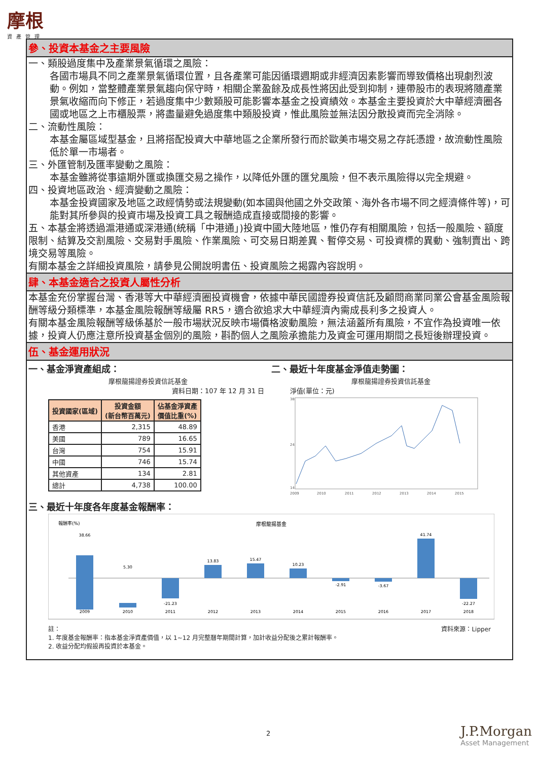摩根
資產管理
參、投資本基金之主要風險
一、類股過度集中及產業景氣循環之風險：
各國市場具不同之產業景氣循環位置，且各產業可能因循環週期或非經濟因素影響而導致價格出現劇烈波動。例如，當整體產業景氣趨向保守時，相關企業盈餘及成長性將因此受到抑制，連帶股市的表現將隨產業景氣收縮而向下修正，若過度集中少數類股可能影響本基金之投資績效。本基金主要投資於大中華經濟圈各國或地區之上市櫃股票，將盡量避免過度集中類股投資，惟此風險並無法因分散投資而完全消除。
二、流動性風險：
本基金屬區域型基金，且將搭配投資大中華地區之企業所發行而於歐美市場交易之存託憑證，故流動性風險低於單一市場者。
三、外匯管制及匯率變動之風險：
本基金雖將從事遠期外匯或換匯交易之操作，以降低外匯的匯兌風險，但不表示風險得以完全規避。
四、投資地區政治、經濟變動之風險：
本基金投資國家及地區之政經情勢或法規變動(如本國與他國之外交政策、海外各市場不同之經濟條件等)，可能對其所參與的投資市場及投資工具之報酬造成直接或間接的影響。
五、本基金將透過滬港通或深港通(統稱「中港通」)投資中國大陸地區，惟仍存有相關風險，包括一般風險、額度限制、結算及交割風險、交易對手風險、作業風險、可交易日期差異、暫停交易、可投資標的異動、強制賣出、跨境交易等風險。
有關本基金之詳細投資風險，請參見公開說明書伍、投資風險之揭露內容說明。
肆、本基金適合之投資人屬性分析
本基金充份掌握台灣、香港等大中華經濟圈投資機會，依據中華民國證券投資信託及顧問商業同業公會基金風險報酬等級分類標準，本基金風險報酬等級屬 RR5，適合欲追求大中華經濟內需成長利多之投資人。
有關本基金風險報酬等級係基於一般市場狀況反映市場價格波動風險，無法涵蓋所有風險，不宜作為投資唯一依據，投資人仍應注意所投資基金個別的風險，斟酌個人之風險承擔能力及資金可運用期間之長短後辦理投資。
伍、基金運用狀況
一、基金淨資產組成：
摩根龍揚證券投資信託基金
資料日期：107 年 12 月 31 日
| 投資國家(區域) | 投資金額 (新台幣百萬元) | 佔基金淨資產 價值比重(%) |
| --- | --- | --- |
| 香港 | 2,315 | 48.89 |
| 美國 | 789 | 16.65 |
| 台灣 | 754 | 15.91 |
| 中國 | 746 | 15.74 |
| 其他資產 | 134 | 2.81 |
| 總計 | 4,738 | 100.00 |
二、最近十年度基金淨值走勢圖：
摩根龍揚證券投資信託基金
淨值(單位：元)
38
24
14
2009
2010
2011
2012
2013
2014
2015
三、最近十年度各年度基金報酬率：
報酬率(%)
摩根龍揚基金
38.66
5.30
-21.23
13.83
15.47
10.23
-2.91
-3.67
41.74
-22.27
2009
2010
2011
2012
2013
2014
2015
2016
2017
2018
註： 資料來源：Lipper
1. 年度基金報酬率：指本基金淨資產價值，以 1~12 月完整曆年期間計算，加計收益分配後之累計報酬率。
2. 收益分配均假設再投資於本基金。
2 J.P.Morgan
Asset Management